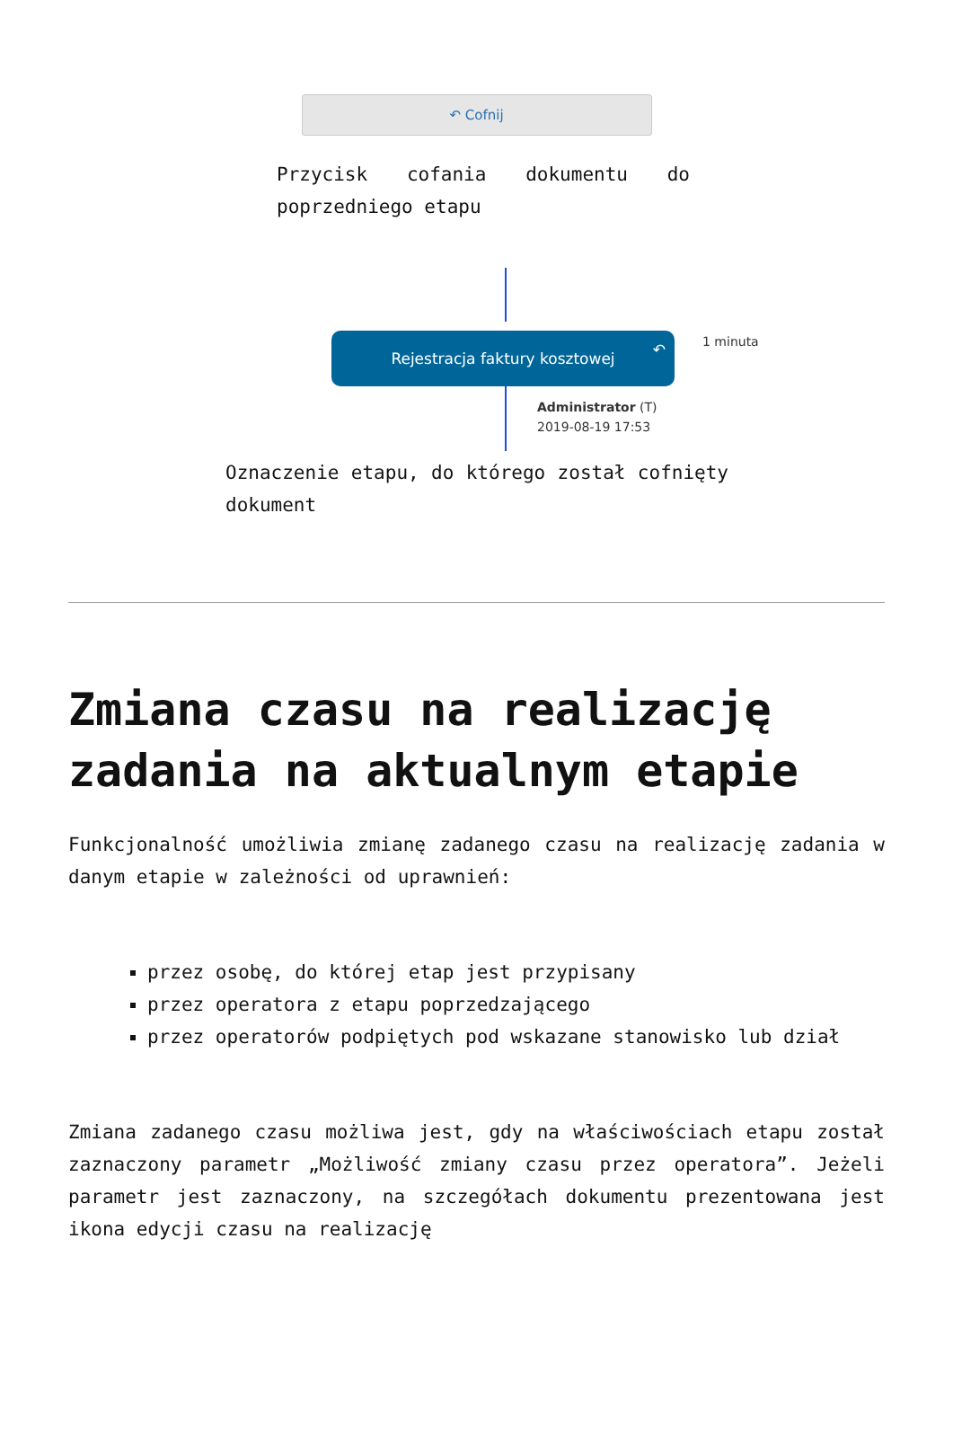↶ Cofnij
Przycisk cofania dokumentu do poprzedniego etapu
Rejestracja faktury kosztowej ↶ 1 minuta
Administrator (T)
2019-08-19 17:53
Oznaczenie etapu, do którego został cofnięty dokument
Zmiana czasu na realizację zadania na aktualnym etapie
Funkcjonalność umożliwia zmianę zadanego czasu na realizację zadania w danym etapie w zależności od uprawnień:
przez osobę, do której etap jest przypisany
przez operatora z etapu poprzedzającego
przez operatorów podpiętych pod wskazane stanowisko lub dział
Zmiana zadanego czasu możliwa jest, gdy na właściwościach etapu został zaznaczony parametr „Możliwość zmiany czasu przez operatora”. Jeżeli parametr jest zaznaczony, na szczegółach dokumentu prezentowana jest ikona edycji czasu na realizację